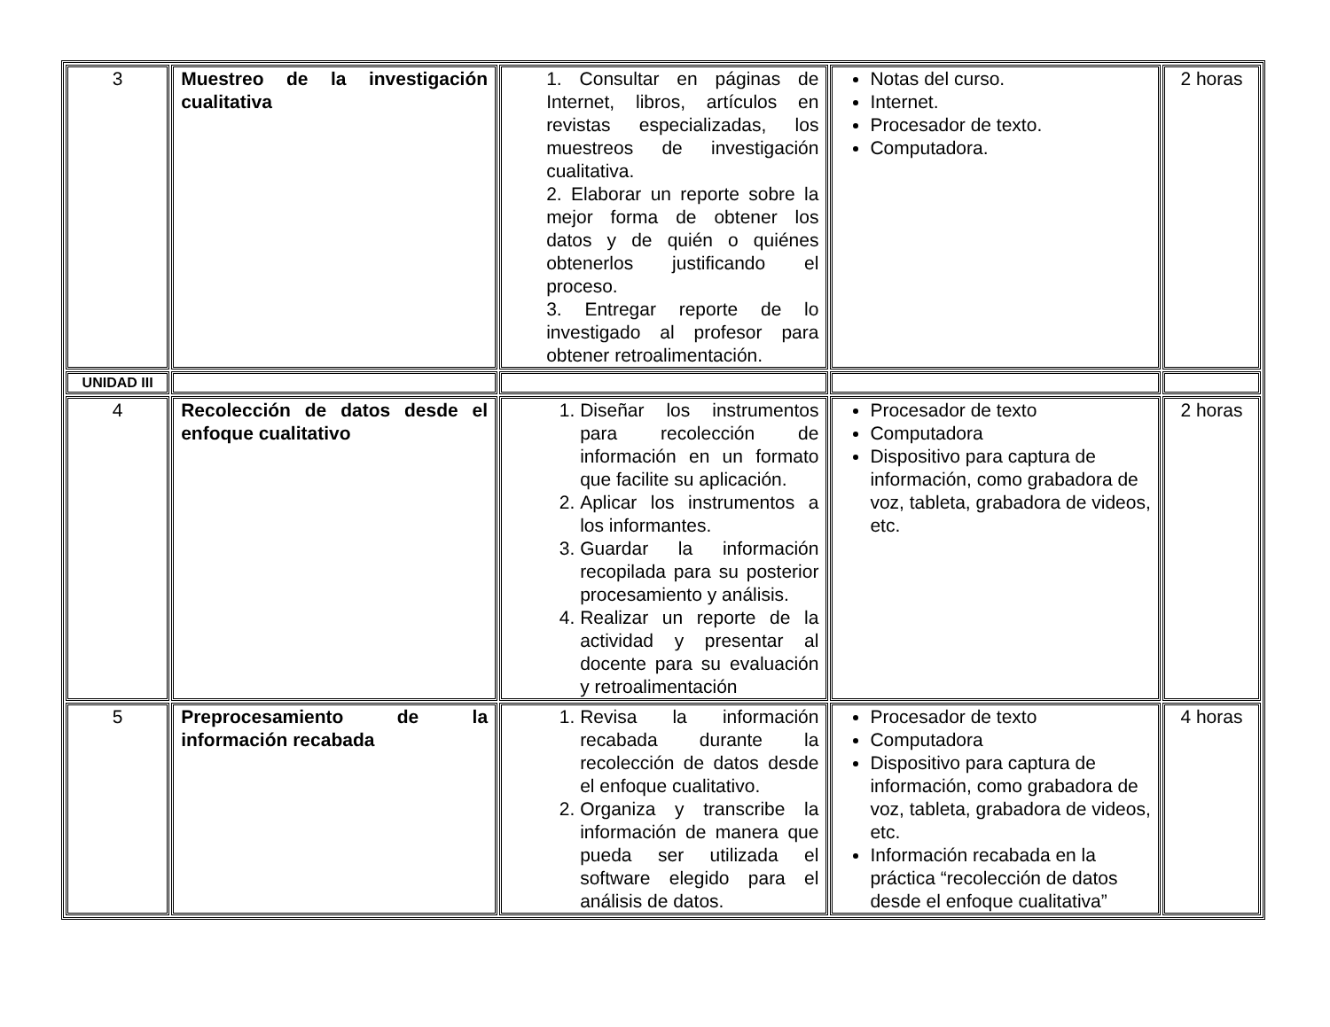| 3 | Muestreo de la investigación cualitativa | 1. Consultar en páginas de Internet, libros, artículos en revistas especializadas, los muestreos de investigación cualitativa. 2. Elaborar un reporte sobre la mejor forma de obtener los datos y de quién o quiénes obtenerlos justificando el proceso. 3. Entregar reporte de lo investigado al profesor para obtener retroalimentación. | Notas del curso. Internet. Procesador de texto. Computadora. | 2 horas |
| UNIDAD III | | | | |
| 4 | Recolección de datos desde el enfoque cualitativo | 1. Diseñar los instrumentos para recolección de información en un formato que facilite su aplicación. 2. Aplicar los instrumentos a los informantes. 3. Guardar la información recopilada para su posterior procesamiento y análisis. 4. Realizar un reporte de la actividad y presentar al docente para su evaluación y retroalimentación | Procesador de texto Computadora Dispositivo para captura de información, como grabadora de voz, tableta, grabadora de videos, etc. | 2 horas |
| 5 | Preprocesamiento de la información recabada | 1. Revisa la información recabada durante la recolección de datos desde el enfoque cualitativo. 2. Organiza y transcribe la información de manera que pueda ser utilizada el software elegido para el análisis de datos. | Procesador de texto Computadora Dispositivo para captura de información, como grabadora de voz, tableta, grabadora de videos, etc. Información recabada en la práctica “recolección de datos desde el enfoque cualitativa” | 4 horas |